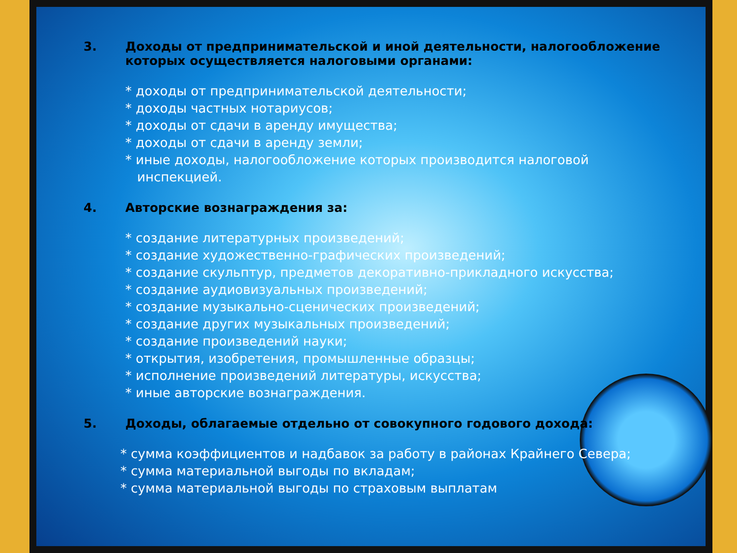3. Доходы от предпринимательской и иной деятельности, налогообложение которых осуществляется налоговыми органами:
* доходы от предпринимательской деятельности;
* доходы частных нотариусов;
* доходы от сдачи в аренду имущества;
* доходы от сдачи в аренду земли;
* иные доходы, налогообложение которых производится налоговой инспекцией.
4. Авторские вознаграждения за:
* создание литературных произведений;
* создание художественно-графических произведений;
* создание скульптур, предметов декоративно-прикладного искусства;
* создание аудиовизуальных произведений;
* создание музыкально-сценических произведений;
* создание других музыкальных произведений;
* создание произведений науки;
* открытия, изобретения, промышленные образцы;
* исполнение произведений литературы, искусства;
* иные авторские вознаграждения.
5. Доходы, облагаемые отдельно от совокупного годового дохода:
* сумма коэффициентов и надбавок за работу в районах Крайнего Севера;
* сумма материальной выгоды по вкладам;
* сумма материальной выгоды по страховым выплатам